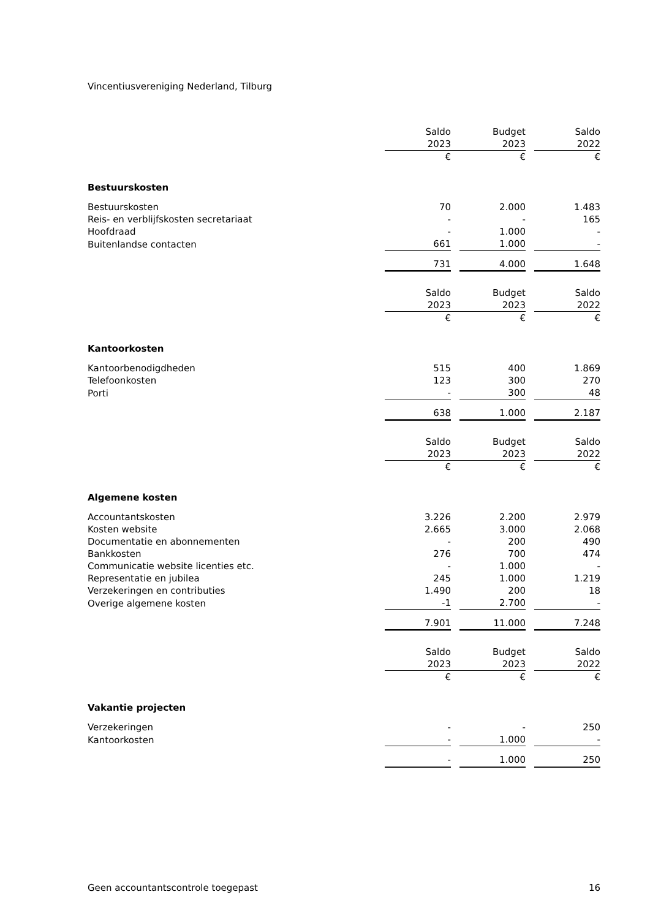Vincentiusvereniging Nederland, Tilburg
| | Saldo | | Budget | | Saldo |
| | 2023 | | 2023 | | 2022 |
| | € | | € | | € |
| Bestuurskosten | | | | | |
| Bestuurskosten | 70 | | 2.000 | | 1.483 |
| Reis- en verblijfskosten secretariaat | - | | - | | 165 |
| Hoofdraad | - | | 1.000 | | - |
| Buitenlandse contacten | 661 | | 1.000 | | - |
| | 731 | | 4.000 | | 1.648 |
| | Saldo | | Budget | | Saldo |
| | 2023 | | 2023 | | 2022 |
| | € | | € | | € |
| Kantoorkosten | | | | | |
| Kantoorbenodigdheden | 515 | | 400 | | 1.869 |
| Telefoonkosten | 123 | | 300 | | 270 |
| Porti | - | | 300 | | 48 |
| | 638 | | 1.000 | | 2.187 |
| | Saldo | | Budget | | Saldo |
| | 2023 | | 2023 | | 2022 |
| | € | | € | | € |
| Algemene kosten | | | | | |
| Accountantskosten | 3.226 | | 2.200 | | 2.979 |
| Kosten website | 2.665 | | 3.000 | | 2.068 |
| Documentatie en abonnementen | - | | 200 | | 490 |
| Bankkosten | 276 | | 700 | | 474 |
| Communicatie website licenties etc. | - | | 1.000 | | - |
| Representatie en jubilea | 245 | | 1.000 | | 1.219 |
| Verzekeringen en contributies | 1.490 | | 200 | | 18 |
| Overige algemene kosten | -1 | | 2.700 | | - |
| | 7.901 | | 11.000 | | 7.248 |
| | Saldo | | Budget | | Saldo |
| | 2023 | | 2023 | | 2022 |
| | € | | € | | € |
| Vakantie projecten | | | | | |
| Verzekeringen | - | | - | | 250 |
| Kantoorkosten | - | | 1.000 | | - |
| | - | | 1.000 | | 250 |
Geen accountantscontrole toegepast 16